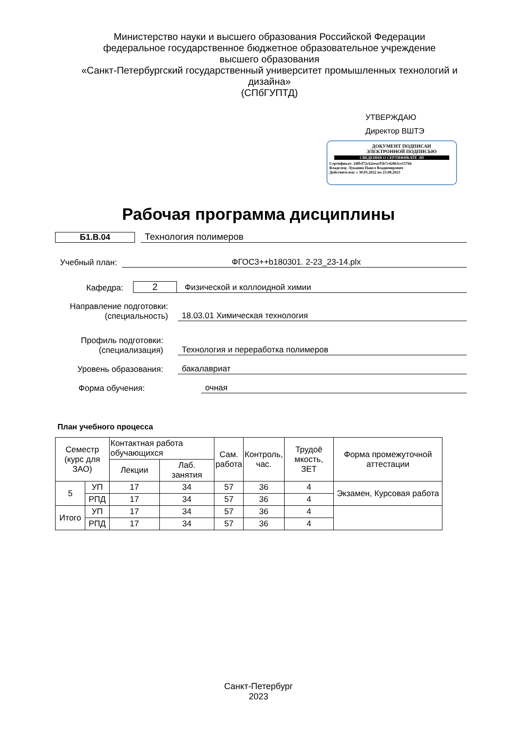Министерство науки и высшего образования Российской Федерации
федеральное государственное бюджетное образовательное учреждение
высшего образования
«Санкт-Петербургский государственный университет промышленных технологий и дизайна»
(СПбГУПТД)
УТВЕРЖДАЮ
Директор ВШТЭ
ДОКУМЕНТ ПОДПИСАН
ЭЛЕКТРОННОЙ ПОДПИСЬЮ
СВЕДЕНИЯ О СЕРТИФИКАТЕ ЭП
Сертификат: 24ffcf72c62eeacf5b7c42863ce15766
Владелец: Луканин Павел Владимирович
Действителен: с 30.05.2022 по 23.08.2023
Рабочая программа дисциплины
Б1.В.04 Технология полимеров
Учебный план: ФГОС3++b180301. 2-23_23-14.plx
Кафедра: 2 Физической и коллоидной химии
Направление подготовки:
(специальность) 18.03.01 Химическая технология
Профиль подготовки:
(специализация) Технология и переработка полимеров
Уровень образования: бакалавриат
Форма обучения: очная
План учебного процесса
| Семестр (курс для ЗАО) | | Контактная работа обучающихся | | Сам. работа | Контроль, час. | Трудоё мкость, ЗЕТ | Форма промежуточной аттестации |
| --- | --- | --- | --- | --- | --- | --- | --- |
| | | Лекции | Лаб. занятия | | | | |
| 5 | УП | 17 | 34 | 57 | 36 | 4 | Экзамен, Курсовая работа |
| | РПД | 17 | 34 | 57 | 36 | 4 | |
| Итого | УП | 17 | 34 | 57 | 36 | 4 | |
| | РПД | 17 | 34 | 57 | 36 | 4 | |
Санкт-Петербург
2023